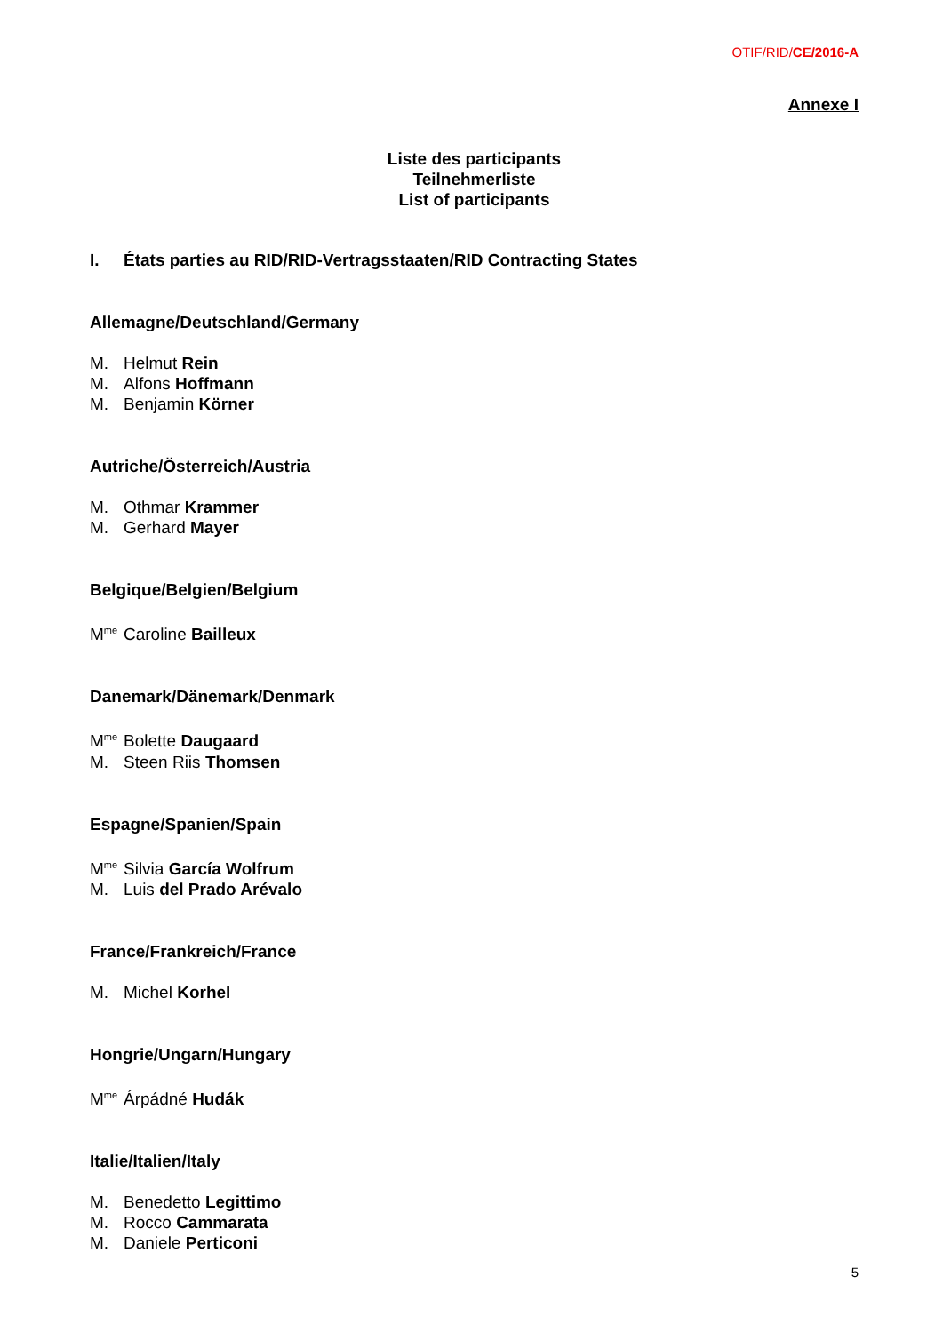OTIF/RID/CE/2016-A
Annexe I
Liste des participants
Teilnehmerliste
List of participants
I. États parties au RID/RID-Vertragsstaaten/RID Contracting States
Allemagne/Deutschland/Germany
M. Helmut Rein
M. Alfons Hoffmann
M. Benjamin Körner
Autriche/Österreich/Austria
M. Othmar Krammer
M. Gerhard Mayer
Belgique/Belgien/Belgium
M<sup>me</sup> Caroline Bailleux
Danemark/Dänemark/Denmark
M<sup>me</sup> Bolette Daugaard
M. Steen Riis Thomsen
Espagne/Spanien/Spain
M<sup>me</sup> Silvia García Wolfrum
M. Luis del Prado Arévalo
France/Frankreich/France
M. Michel Korhel
Hongrie/Ungarn/Hungary
M<sup>me</sup> Árpádné Hudák
Italie/Italien/Italy
M. Benedetto Legittimo
M. Rocco Cammarata
M. Daniele Perticoni
5